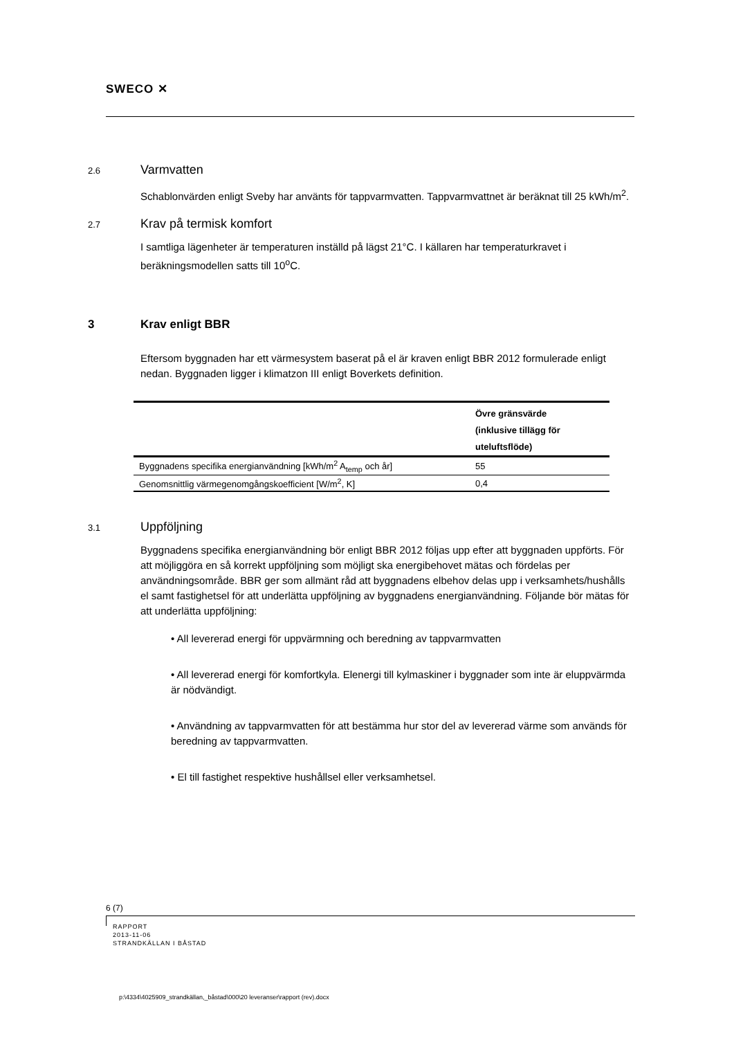SWECO ✕
2.6 Varmvatten
Schablonvärden enligt Sveby har använts för tappvarmvatten. Tappvarmvattnet är beräknat till 25 kWh/m<sup>2</sup>.
2.7 Krav på termisk komfort
I samtliga lägenheter är temperaturen inställd på lägst 21°C. I källaren har temperaturkravet i beräkningsmodellen satts till 10<sup>o</sup>C.
3 Krav enligt BBR
Eftersom byggnaden har ett värmesystem baserat på el är kraven enligt BBR 2012 formulerade enligt nedan. Byggnaden ligger i klimatzon III enligt Boverkets definition.
| | Övre gränsvärde (inklusive tillägg för uteluftsflöde) |
| --- | --- |
| Byggnadens specifika energianvändning [kWh/m<sup>2</sup> A<sub>temp</sub> och år] | 55 |
| Genomsnittlig värmegenomgångskoefficient [W/m<sup>2</sup>, K] | 0,4 |
3.1 Uppföljning
Byggnadens specifika energianvändning bör enligt BBR 2012 följas upp efter att byggnaden uppförts. För att möjliggöra en så korrekt uppföljning som möjligt ska energibehovet mätas och fördelas per användningsområde. BBR ger som allmänt råd att byggnadens elbehov delas upp i verksamhets/hushålls el samt fastighetsel för att underlätta uppföljning av byggnadens energianvändning. Följande bör mätas för att underlätta uppföljning:
• All levererad energi för uppvärmning och beredning av tappvarmvatten
• All levererad energi för komfortkyla. Elenergi till kylmaskiner i byggnader som inte är eluppvärmda är nödvändigt.
• Användning av tappvarmvatten för att bestämma hur stor del av levererad värme som används för beredning av tappvarmvatten.
• El till fastighet respektive hushållsel eller verksamhetsel.
6 (7)
RAPPORT
2013-11-06
STRANDKÄLLAN I BÅSTAD
p:\4334\4025909_strandkällan,_båstad\000\20 leveranser\rapport (rev).docx